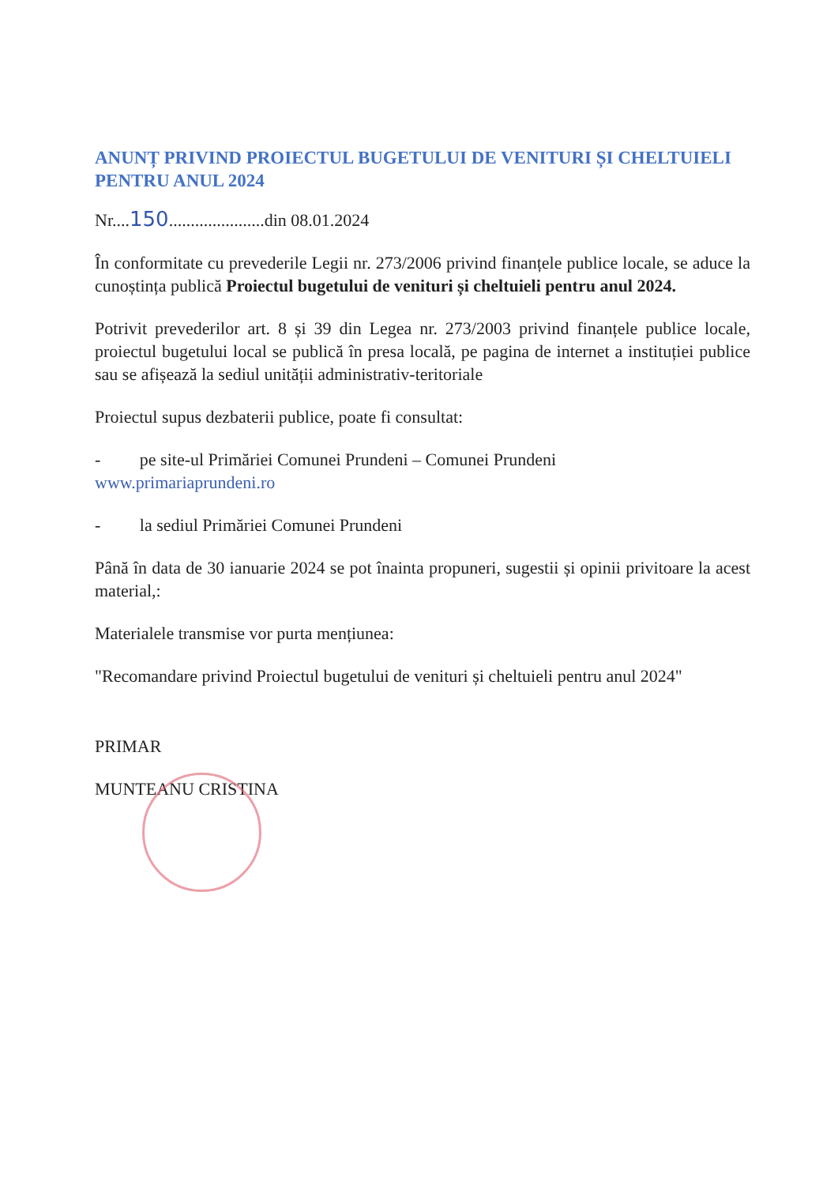ANUNȚ PRIVIND PROIECTUL BUGETULUI DE VENITURI ȘI CHELTUIELI PENTRU ANUL 2024
Nr....150......................din 08.01.2024
În conformitate cu prevederile Legii nr. 273/2006 privind finanțele publice locale, se aduce la cunoștința publică Proiectul bugetului de venituri și cheltuieli pentru anul 2024.
Potrivit prevederilor art. 8 și 39 din Legea nr. 273/2003 privind finanțele publice locale, proiectul bugetului local se publică în presa locală, pe pagina de internet a instituției publice sau se afișează la sediul unității administrativ-teritoriale
Proiectul supus dezbaterii publice, poate fi consultat:
- pe site-ul Primăriei Comunei Prundeni – Comunei Prundeni
www.primariaprundeni.ro
- la sediul Primăriei Comunei Prundeni
Până în data de 30 ianuarie 2024 se pot înainta propuneri, sugestii și opinii privitoare la acest material,:
Materialele transmise vor purta mențiunea:
"Recomandare privind Proiectul bugetului de venituri și cheltuieli pentru anul 2024"
PRIMAR
MUNTEANU CRISTINA